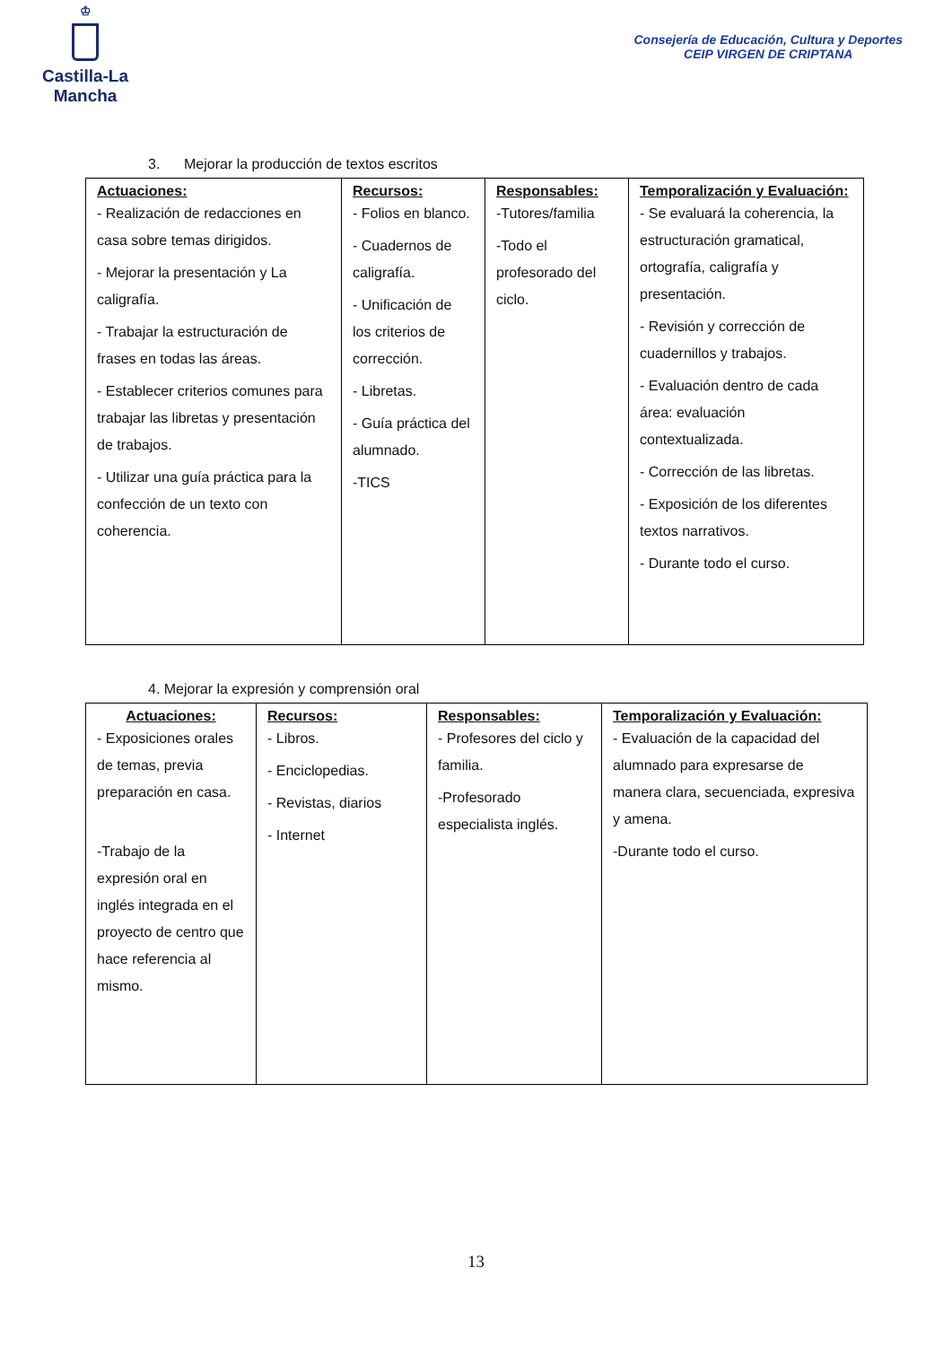♔
Castilla-La Mancha
Consejería de Educación, Cultura y Deportes
CEIP VIRGEN DE CRIPTANA
3. Mejorar la producción de textos escritos
| Actuaciones: - Realización de redacciones en casa sobre temas dirigidos. - Mejorar la presentación y La caligrafía. - Trabajar la estructuración de frases en todas las áreas. - Establecer criterios comunes para trabajar las libretas y presentación de trabajos. - Utilizar una guía práctica para la confección de un texto con coherencia. | Recursos: - Folios en blanco. - Cuadernos de caligrafía. - Unificación de los criterios de corrección. - Libretas. - Guía práctica del alumnado. -TICS | Responsables: -Tutores/familia -Todo el profesorado del ciclo. | Temporalización y Evaluación: - Se evaluará la coherencia, la estructuración gramatical, ortografía, caligrafía y presentación. - Revisión y corrección de cuadernillos y trabajos. - Evaluación dentro de cada área: evaluación contextualizada. - Corrección de las libretas. - Exposición de los diferentes textos narrativos. - Durante todo el curso. |
4. Mejorar la expresión y comprensión oral
| Actuaciones: - Exposiciones orales de temas, previa preparación en casa. -Trabajo de la expresión oral en inglés integrada en el proyecto de centro que hace referencia al mismo. | Recursos: - Libros. - Enciclopedias. - Revistas, diarios - Internet | Responsables: - Profesores del ciclo y familia. -Profesorado especialista inglés. | Temporalización y Evaluación: - Evaluación de la capacidad del alumnado para expresarse de manera clara, secuenciada, expresiva y amena. -Durante todo el curso. |
13